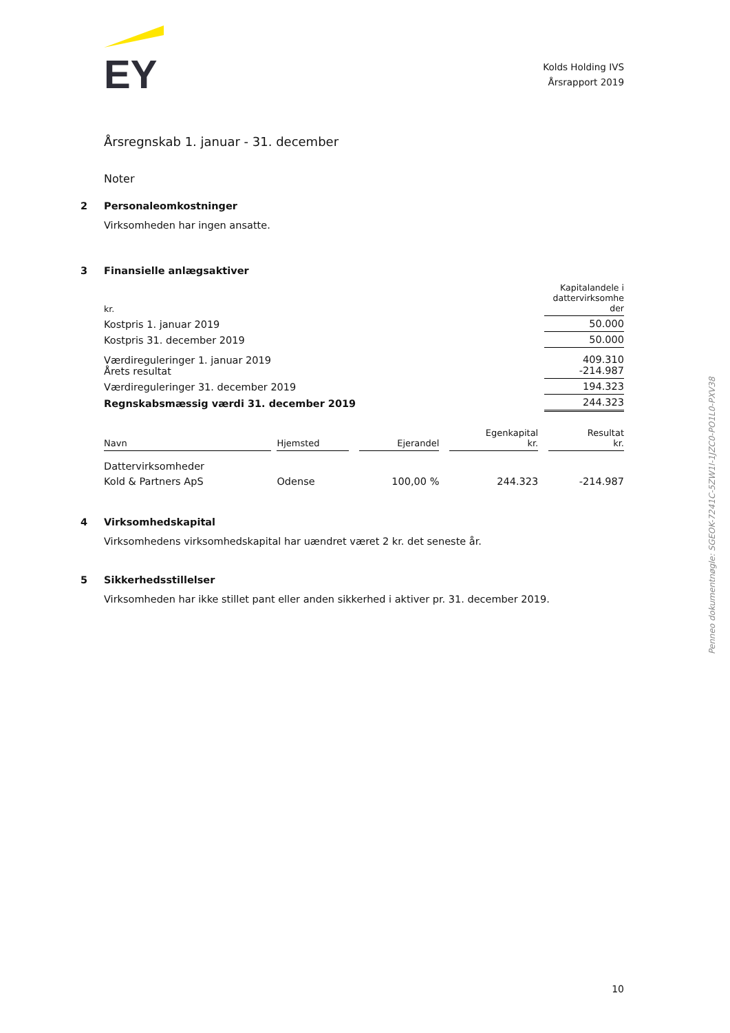EY
Kolds Holding IVS
Årsrapport 2019
Årsregnskab 1. januar - 31. december
Noter
2 Personaleomkostninger
Virksomheden har ingen ansatte.
3 Finansielle anlægsaktiver
| kr. | Kapitalandele i dattervirksomhe der |
| Kostpris 1. januar 2019 | 50.000 |
| Kostpris 31. december 2019 | 50.000 |
| Værdireguleringer 1. januar 2019 Årets resultat | 409.310 -214.987 |
| Værdireguleringer 31. december 2019 | 194.323 |
| Regnskabsmæssig værdi 31. december 2019 | 244.323 |
| Navn | | Hjemsted | | Ejerandel | | Egenkapital kr. | | Resultat kr. |
| --- | --- | --- | --- | --- | --- | --- | --- | --- |
| Dattervirksomheder | | | | | | | | |
| Kold & Partners ApS | | Odense | | 100,00 % | | 244.323 | | -214.987 |
4 Virksomhedskapital
Virksomhedens virksomhedskapital har uændret været 2 kr. det seneste år.
5 Sikkerhedsstillelser
Virksomheden har ikke stillet pant eller anden sikkerhed i aktiver pr. 31. december 2019.
10
Penneo dokumentnøgle: SGEOK-7241C-5ZW1I-1JZC0-PO1L0-PXV38